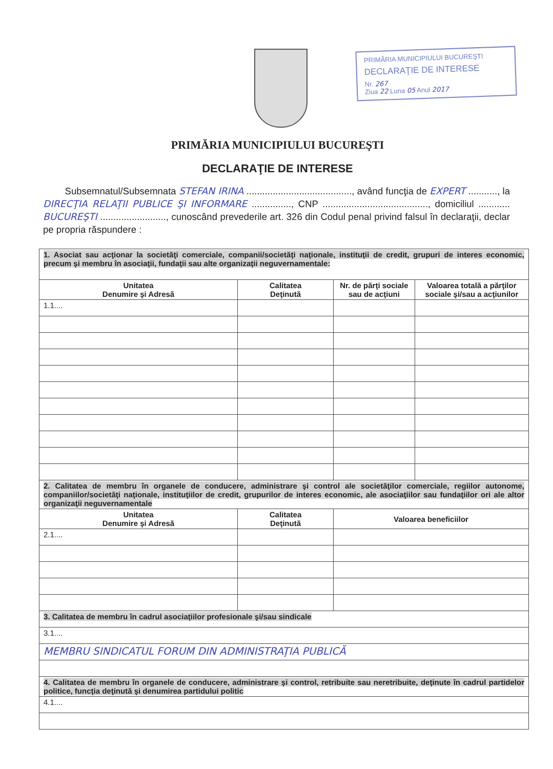PRIMĂRIA MUNICIPIULUI BUCUREŞTI
DECLARAŢIE DE INTERESE
Nr. 267
Ziua 22 Luna 05 Anul 2017
PRIMĂRIA MUNICIPIULUI BUCUREŞTI
DECLARAŢIE DE INTERESE
Subsemnatul/Subsemnata STEFAN IRINA ........................................, având funcţia de EXPERT ..........., la DIRECŢIA RELAŢII PUBLICE ŞI INFORMARE ..............., CNP ........................................, domiciliul ............ BUCUREŞTI ........................., cunoscând prevederile art. 326 din Codul penal privind falsul în declaraţii, declar pe propria răspundere :
| 1. Asociat sau acţionar la societăţi comerciale, companii/societăţi naţionale, instituţii de credit, grupuri de interes economic, precum şi membru în asociaţii, fundaţii sau alte organizaţii neguvernamentale: | | | |
| Unitatea Denumire şi Adresă | Calitatea Deţinută | Nr. de părţi sociale sau de acţiuni | Valoarea totală a părţilor sociale şi/sau a acţiunilor |
| 1.1.... | | | |
| 2. Calitatea de membru în organele de conducere, administrare şi control ale societăţilor comerciale, regiilor autonome, companiilor/societăţi naţionale, instituţiilor de credit, grupurilor de interes economic, ale asociaţiilor sau fundaţiilor ori ale altor organizaţii neguvernamentale | | | |
| Unitatea Denumire şi Adresă | Calitatea Deţinută | Valoarea beneficiilor | |
| 2.1.... | | | |
| 3. Calitatea de membru în cadrul asociaţiilor profesionale şi/sau sindicale | | | |
| 3.1.... | | | |
| MEMBRU SINDICATUL FORUM DIN ADMINISTRAŢIA PUBLICĂ | | | |
| 4. Calitatea de membru în organele de conducere, administrare şi control, retribuite sau neretribuite, deţinute în cadrul partidelor politice, funcţia deţinută şi denumirea partidului politic | | | |
| 4.1.... | | | |